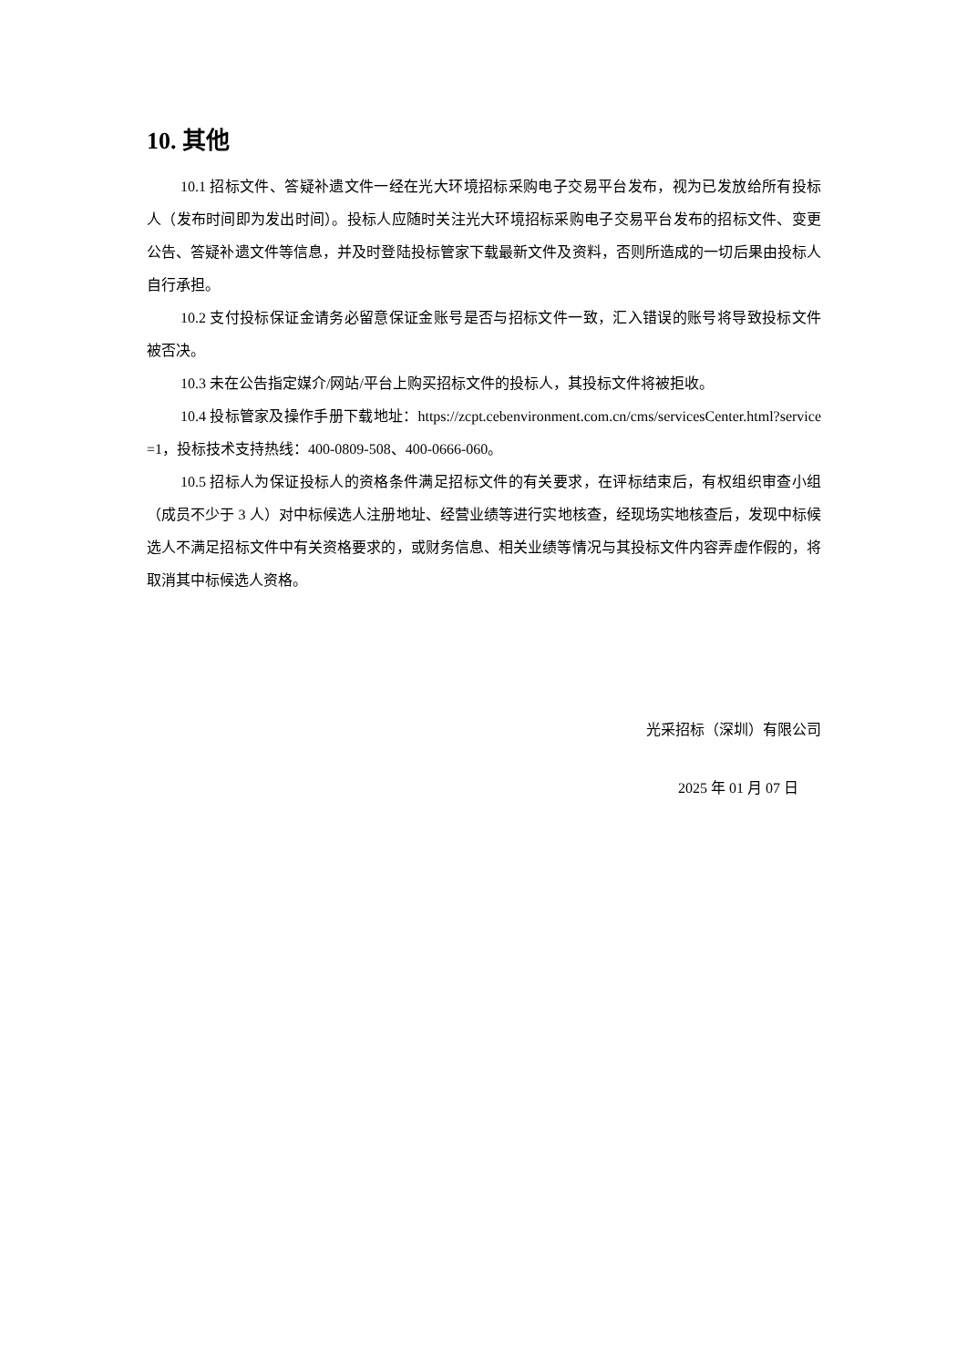10. 其他
10.1 招标文件、答疑补遗文件一经在光大环境招标采购电子交易平台发布，视为已发放给所有投标人（发布时间即为发出时间）。投标人应随时关注光大环境招标采购电子交易平台发布的招标文件、变更公告、答疑补遗文件等信息，并及时登陆投标管家下载最新文件及资料，否则所造成的一切后果由投标人自行承担。
10.2 支付投标保证金请务必留意保证金账号是否与招标文件一致，汇入错误的账号将导致投标文件被否决。
10.3 未在公告指定媒介/网站/平台上购买招标文件的投标人，其投标文件将被拒收。
10.4 投标管家及操作手册下载地址：https://zcpt.cebenvironment.com.cn/cms/servicesCenter.html?service=1，投标技术支持热线：400-0809-508、400-0666-060。
10.5 招标人为保证投标人的资格条件满足招标文件的有关要求，在评标结束后，有权组织审查小组（成员不少于 3 人）对中标候选人注册地址、经营业绩等进行实地核查，经现场实地核查后，发现中标候选人不满足招标文件中有关资格要求的，或财务信息、相关业绩等情况与其投标文件内容弄虚作假的，将取消其中标候选人资格。
光采招标（深圳）有限公司
2025 年 01 月 07 日